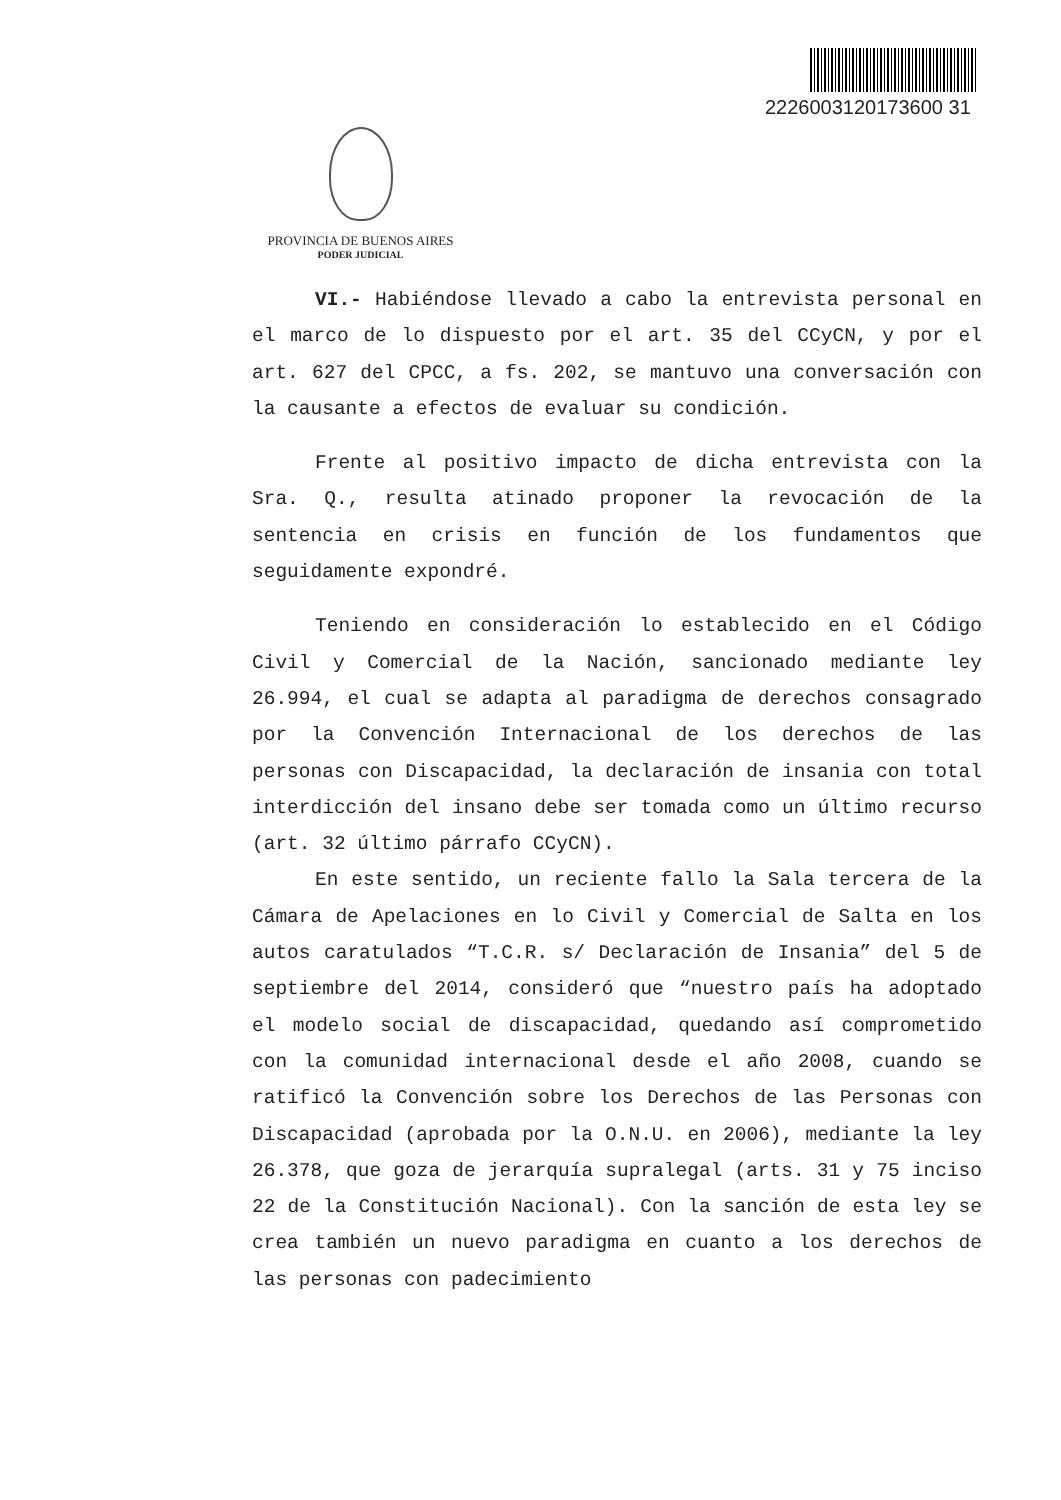2226003120173600 31
PROVINCIA DE BUENOS AIRES
PODER JUDICIAL
VI.- Habiéndose llevado a cabo la entrevista personal en el marco de lo dispuesto por el art. 35 del CCyCN, y por el art. 627 del CPCC, a fs. 202, se mantuvo una conversación con la causante a efectos de evaluar su condición.
Frente al positivo impacto de dicha entrevista con la Sra. Q., resulta atinado proponer la revocación de la sentencia en crisis en función de los fundamentos que seguidamente expondré.
Teniendo en consideración lo establecido en el Código Civil y Comercial de la Nación, sancionado mediante ley 26.994, el cual se adapta al paradigma de derechos consagrado por la Convención Internacional de los derechos de las personas con Discapacidad, la declaración de insania con total interdicción del insano debe ser tomada como un último recurso (art. 32 último párrafo CCyCN).
En este sentido, un reciente fallo la Sala tercera de la Cámara de Apelaciones en lo Civil y Comercial de Salta en los autos caratulados “T.C.R. s/ Declaración de Insania” del 5 de septiembre del 2014, consideró que “nuestro país ha adoptado el modelo social de discapacidad, quedando así comprometido con la comunidad internacional desde el año 2008, cuando se ratificó la Convención sobre los Derechos de las Personas con Discapacidad (aprobada por la O.N.U. en 2006), mediante la ley 26.378, que goza de jerarquía supralegal (arts. 31 y 75 inciso 22 de la Constitución Nacional). Con la sanción de esta ley se crea también un nuevo paradigma en cuanto a los derechos de las personas con padecimiento